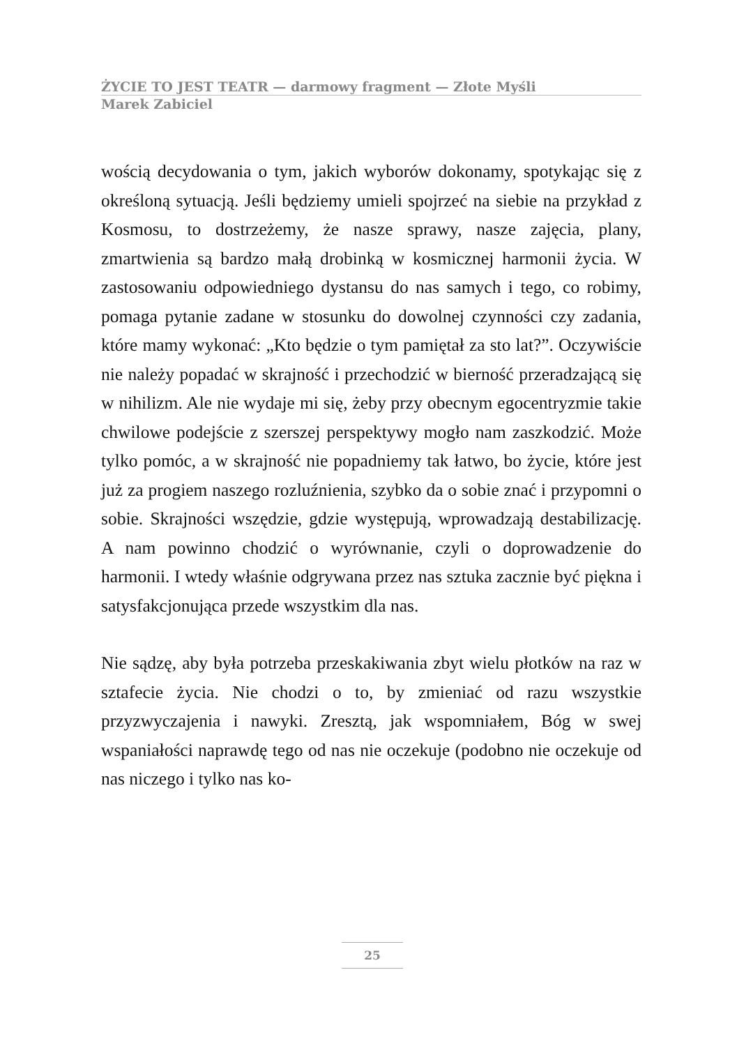ŻYCIE TO JEST TEATR — darmowy fragment — Złote Myśli
Marek Zabiciel
wością decydowania o tym, jakich wyborów dokonamy, spotykając się z określoną sytuacją. Jeśli będziemy umieli spojrzeć na siebie na przykład z Kosmosu, to dostrzeżemy, że nasze sprawy, nasze zajęcia, plany, zmartwienia są bardzo małą drobinką w kosmicznej harmonii życia. W zastosowaniu odpowiedniego dystansu do nas samych i tego, co robimy, pomaga pytanie zadane w stosunku do dowolnej czynności czy zadania, które mamy wykonać: „Kto będzie o tym pamiętał za sto lat?”. Oczywiście nie należy popadać w skrajność i przechodzić w bierność przeradzającą się w nihilizm. Ale nie wydaje mi się, żeby przy obecnym egocentryzmie takie chwilowe podejście z szerszej perspektywy mogło nam zaszkodzić. Może tylko pomóc, a w skrajność nie popadniemy tak łatwo, bo życie, które jest już za progiem naszego rozluźnienia, szybko da o sobie znać i przypomni o sobie. Skrajności wszędzie, gdzie występują, wprowadzają destabilizację. A nam powinno chodzić o wyrównanie, czyli o doprowadzenie do harmonii. I wtedy właśnie odgrywana przez nas sztuka zacznie być piękna i satysfakcjonująca przede wszystkim dla nas.
Nie sądzę, aby była potrzeba przeskakiwania zbyt wielu płotków na raz w sztafecie życia. Nie chodzi o to, by zmieniać od razu wszystkie przyzwyczajenia i nawyki. Zresztą, jak wspomniałem, Bóg w swej wspaniałości naprawdę tego od nas nie oczekuje (podobno nie oczekuje od nas niczego i tylko nas ko-
25